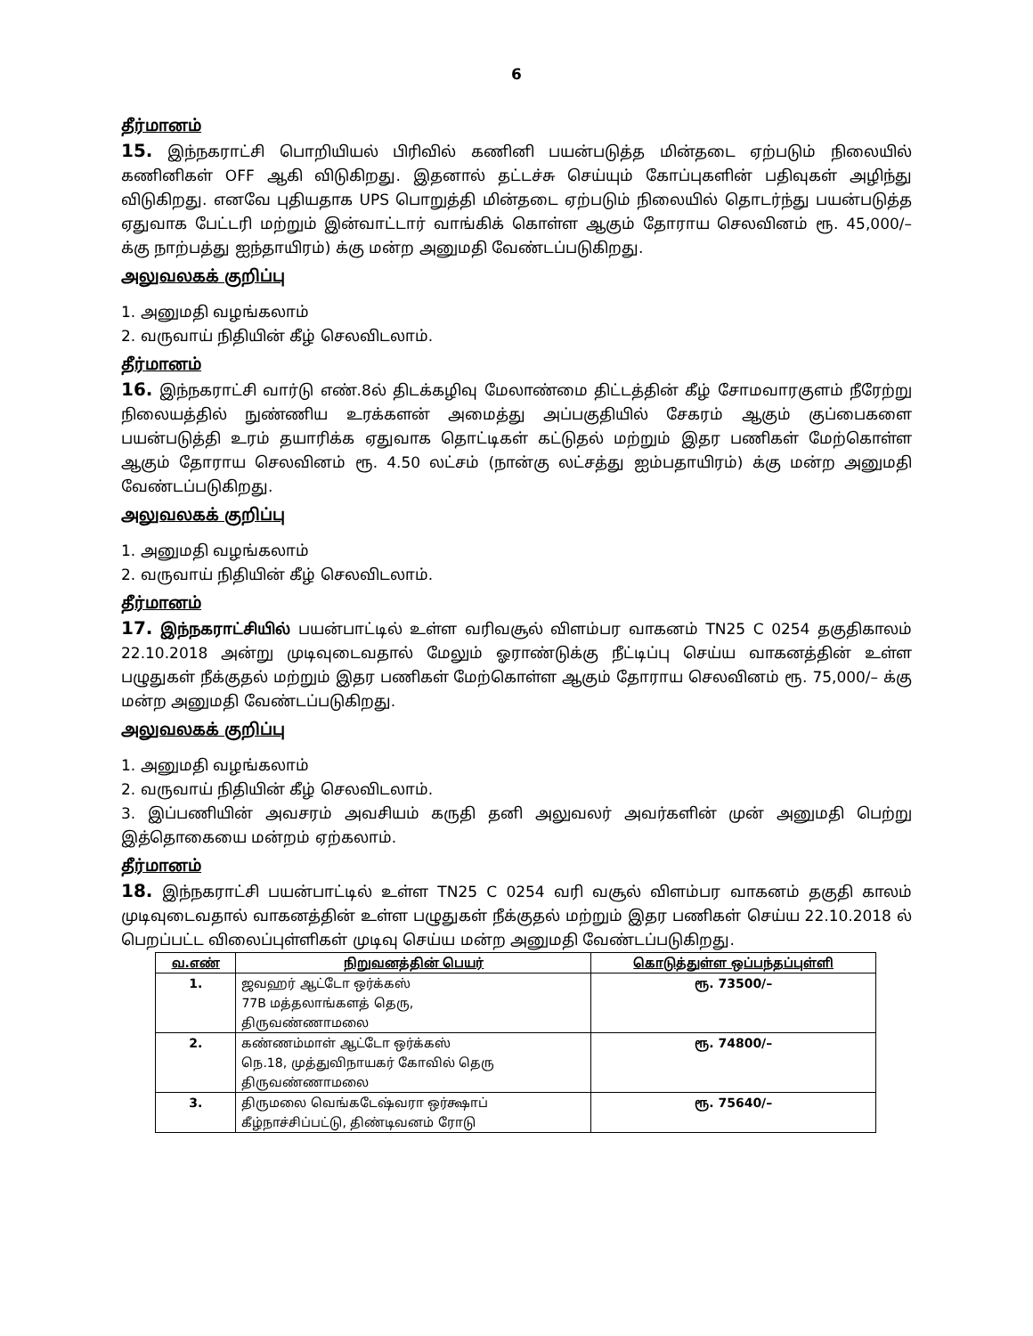6
தீர்மானம்
15. இந்நகராட்சி பொறியியல் பிரிவில் கணினி பயன்படுத்த மின்தடை ஏற்படும் நிலையில் கணினிகள் OFF ஆகி விடுகிறது. இதனால் தட்டச்சு செய்யும் கோப்புகளின் பதிவுகள் அழிந்து விடுகிறது. எனவே புதியதாக UPS பொறுத்தி மின்தடை ஏற்படும் நிலையில் தொடர்ந்து பயன்படுத்த ஏதுவாக பேட்டரி மற்றும் இன்வாட்டார் வாங்கிக் கொள்ள ஆகும் தோராய செலவினம் ரூ. 45,000/– க்கு நாற்பத்து ஐந்தாயிரம்) க்கு மன்ற அனுமதி வேண்டப்படுகிறது.
அலுவலகக் குறிப்பு
1. அனுமதி வழங்கலாம்
2. வருவாய் நிதியின் கீழ் செலவிடலாம்.
தீர்மானம்
16. இந்நகராட்சி வார்டு எண்.8ல் திடக்கழிவு மேலாண்மை திட்டத்தின் கீழ் சோமவாரகுளம் நீரேற்று நிலையத்தில் நுண்ணிய உரக்களன் அமைத்து அப்பகுதியில் சேகரம் ஆகும் குப்பைகளை பயன்படுத்தி உரம் தயாரிக்க ஏதுவாக தொட்டிகள் கட்டுதல் மற்றும் இதர பணிகள் மேற்கொள்ள ஆகும் தோராய செலவினம் ரூ. 4.50 லட்சம் (நான்கு லட்சத்து ஐம்பதாயிரம்) க்கு மன்ற அனுமதி வேண்டப்படுகிறது.
அலுவலகக் குறிப்பு
1. அனுமதி வழங்கலாம்
2. வருவாய் நிதியின் கீழ் செலவிடலாம்.
தீர்மானம்
17. இந்நகராட்சியில் பயன்பாட்டில் உள்ள வரிவசூல் விளம்பர வாகனம் TN25 C 0254 தகுதிகாலம் 22.10.2018 அன்று முடிவுடைவதால் மேலும் ஓராண்டுக்கு நீட்டிப்பு செய்ய வாகனத்தின் உள்ள பழுதுகள் நீக்குதல் மற்றும் இதர பணிகள் மேற்கொள்ள ஆகும் தோராய செலவினம் ரூ. 75,000/– க்கு மன்ற அனுமதி வேண்டப்படுகிறது.
அலுவலகக் குறிப்பு
1. அனுமதி வழங்கலாம்
2. வருவாய் நிதியின் கீழ் செலவிடலாம்.
3. இப்பணியின் அவசரம் அவசியம் கருதி தனி அலுவலர் அவர்களின் முன் அனுமதி பெற்று இத்தொகையை மன்றம் ஏற்கலாம்.
தீர்மானம்
18. இந்நகராட்சி பயன்பாட்டில் உள்ள TN25 C 0254 வரி வசூல் விளம்பர வாகனம் தகுதி காலம் முடிவுடைவதால் வாகனத்தின் உள்ள பழுதுகள் நீக்குதல் மற்றும் இதர பணிகள் செய்ய 22.10.2018 ல் பெறப்பட்ட விலைப்புள்ளிகள் முடிவு செய்ய மன்ற அனுமதி வேண்டப்படுகிறது.
| வ.எண் | நிறுவனத்தின் பெயர் | கொடுத்துள்ள ஒப்பந்தப்புள்ளி |
| --- | --- | --- |
| 1. | ஜவஹர் ஆட்டோ ஒர்க்கஸ் 77B மத்தலாங்களத் தெரு, திருவண்ணாமலை | ரூ. 73500/– |
| 2. | கண்ணம்மாள் ஆட்டோ ஒர்க்கஸ் நெ.18, முத்துவிநாயகர் கோவில் தெரு திருவண்ணாமலை | ரூ. 74800/– |
| 3. | திருமலை வெங்கடேஷ்வரா ஒர்க்ஷாப் கீழ்நாச்சிப்பட்டு, திண்டிவனம் ரோடு | ரூ. 75640/– |